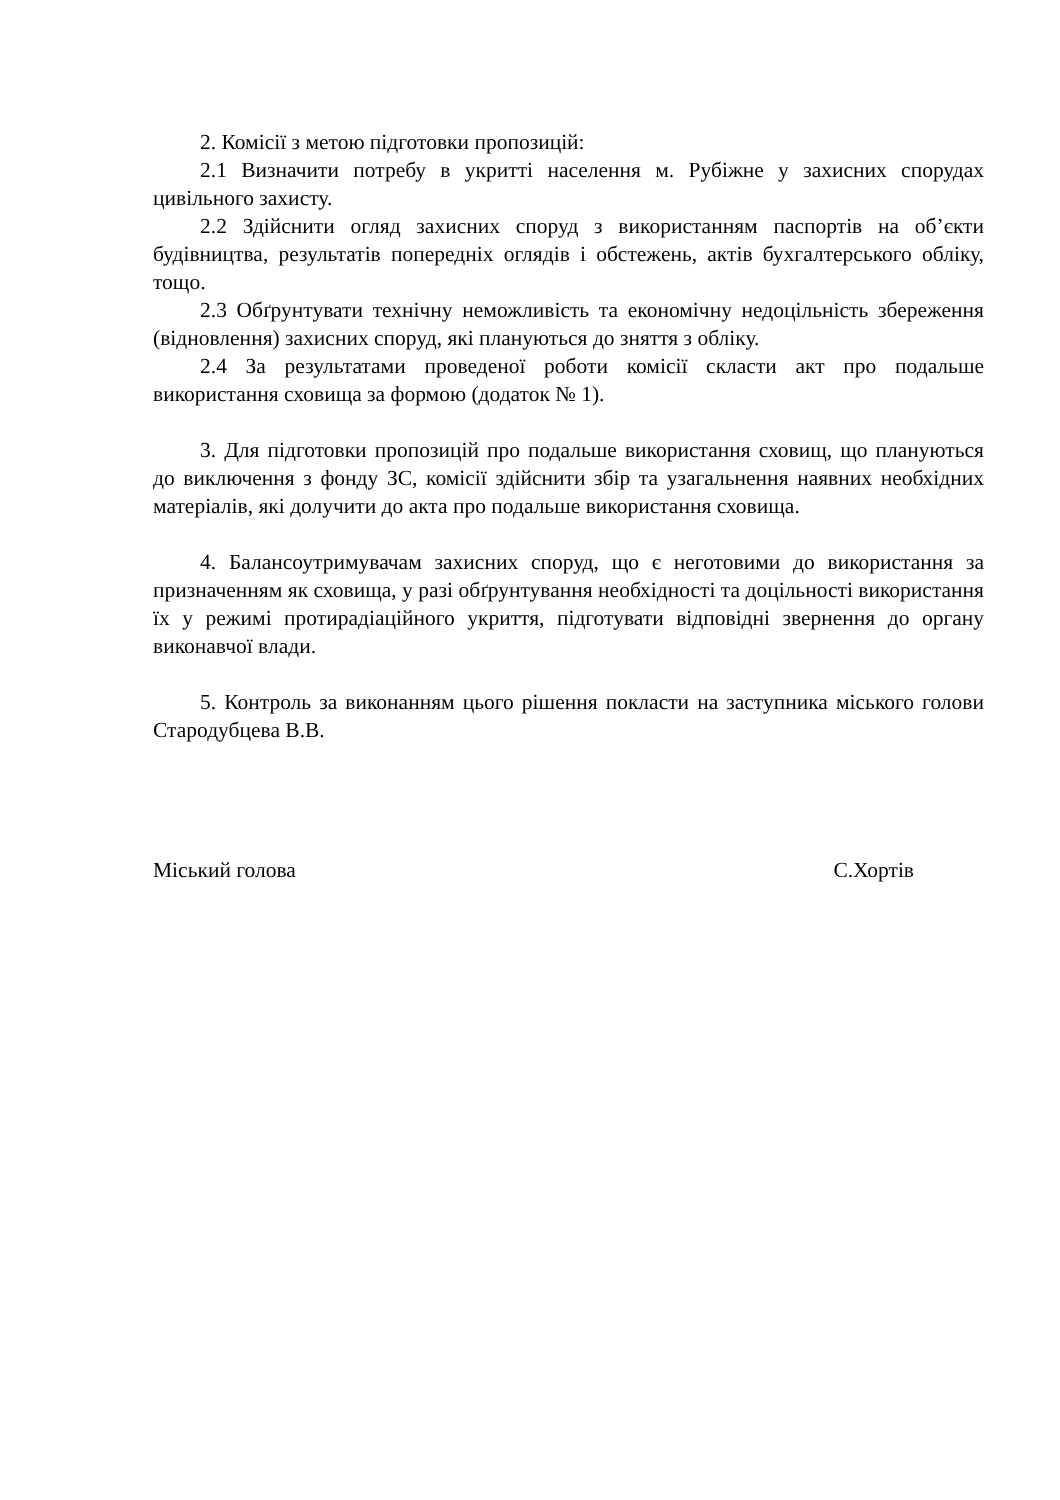2. Комісії з метою підготовки пропозицій:
2.1 Визначити потребу в укритті населення м. Рубіжне у захисних спорудах цивільного захисту.
2.2 Здійснити огляд захисних споруд з використанням паспортів на об’єкти будівництва, результатів попередніх оглядів і обстежень, актів бухгалтерського обліку, тощо.
2.3 Обґрунтувати технічну неможливість та економічну недоцільність збереження (відновлення) захисних споруд, які плануються до зняття з обліку.
2.4 За результатами проведеної роботи комісії скласти акт про подальше використання сховища за формою (додаток № 1).
3. Для підготовки пропозицій про подальше використання сховищ, що плануються до виключення з фонду ЗС, комісії здійснити збір та узагальнення наявних необхідних матеріалів, які долучити до акта про подальше використання сховища.
4. Балансоутримувачам захисних споруд, що є неготовими до використання за призначенням як сховища, у разі обґрунтування необхідності та доцільності використання їх у режимі протирадіаційного укриття, підготувати відповідні звернення до органу виконавчої влади.
5. Контроль за виконанням цього рішення покласти на заступника міського голови Стародубцева В.В.
Міський голова С.Хортів